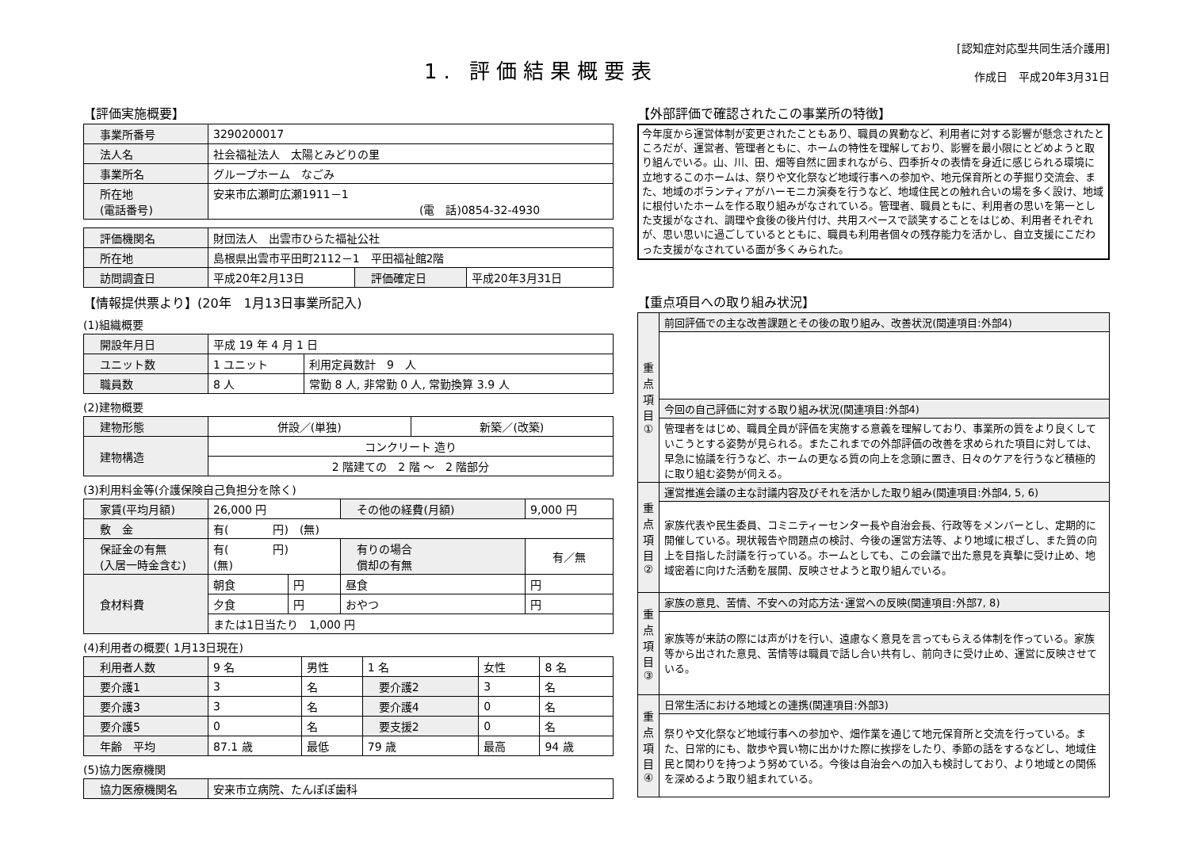1. 評価結果概要表
[認知症対応型共同生活介護用]
作成日　平成20年3月31日
【評価実施概要】
| 事業所番号 | 3290200017 |
| 法人名 | 社会福祉法人 太陽とみどりの里 |
| 事業所名 | グループホーム なごみ |
| 所在地 (電話番号) | 安来市広瀬町広瀬1911－1 (電 話)0854-32-4930 |
| 評価機関名 | 財団法人 出雲市ひらた福祉公社 | | |
| 所在地 | 島根県出雲市平田町2112－1 平田福祉館2階 | | |
| 訪問調査日 | 平成20年2月13日 | 評価確定日 | 平成20年3月31日 |
【情報提供票より】(20年　1月13日事業所記入)
(1)組織概要
| 開設年月日 | 平成 19 年 4 月 1 日 | |
| ユニット数 | 1 ユニット | 利用定員数計 9 人 |
| 職員数 | 8 人 | 常勤 8 人, 非常勤 0 人, 常勤換算 3.9 人 |
(2)建物概要
| 建物形態 | 併設／(単独) | 新築／(改築) |
| 建物構造 | コンクリート 造り | |
| | 2 階建ての 2 階 ～ 2 階部分 | |
(3)利用料金等(介護保険自己負担分を除く)
| 家賃(平均月額) | 26,000 円 | | その他の経費(月額) | 9,000 円 |
| 敷 金 | 有( 円) (無) | | | |
| 保証金の有無 (入居一時金含む) | 有( 円) (無) | | 有りの場合 償却の有無 | 有／無 |
| 食材料費 | 朝食 | 円 | 昼食 | 円 |
| | 夕食 | 円 | おやつ | 円 |
| | または1日当たり 1,000 円 | | | |
(4)利用者の概要( 1月13日現在)
| 利用者人数 | 9 名 | 男性 | 1 名 | 女性 | 8 名 |
| 要介護1 | 3 | 名 | 要介護2 | 3 | 名 |
| 要介護3 | 3 | 名 | 要介護4 | 0 | 名 |
| 要介護5 | 0 | 名 | 要支援2 | 0 | 名 |
| 年齢 平均 | 87.1 歳 | 最低 | 79 歳 | 最高 | 94 歳 |
(5)協力医療機関
| 協力医療機関名 | 安来市立病院、たんぽぽ歯科 |
【外部評価で確認されたこの事業所の特徴】
今年度から運営体制が変更されたこともあり、職員の異動など、利用者に対する影響が懸念されたところだが、運営者、管理者ともに、ホームの特性を理解しており、影響を最小限にとどめようと取り組んでいる。山、川、田、畑等自然に囲まれながら、四季折々の表情を身近に感じられる環境に立地するこのホームは、祭りや文化祭など地域行事への参加や、地元保育所との芋掘り交流会、また、地域のボランティアがハーモニカ演奏を行うなど、地域住民との触れ合いの場を多く設け、地域に根付いたホームを作る取り組みがなされている。管理者、職員ともに、利用者の思いを第一とした支援がなされ、調理や食後の後片付け、共用スペースで談笑することをはじめ、利用者それぞれが、思い思いに過ごしているとともに、職員も利用者個々の残存能力を活かし、自立支援にこだわった支援がなされている面が多くみられた。
【重点項目への取り組み状況】
| 重 点 項 目 ① | 前回評価での主な改善課題とその後の取り組み、改善状況(関連項目:外部4) |
| | 今回の自己評価に対する取り組み状況(関連項目:外部4) |
| | 管理者をはじめ、職員全員が評価を実施する意義を理解しており、事業所の質をより良くしていこうとする姿勢が見られる。またこれまでの外部評価の改善を求められた項目に対しては、早急に協議を行うなど、ホームの更なる質の向上を念頭に置き、日々のケアを行うなど積極的に取り組む姿勢が伺える。 |
| 重 点 項 目 ② | 運営推進会議の主な討議内容及びそれを活かした取り組み(関連項目:外部4, 5, 6) |
| | 家族代表や民生委員、コミニティーセンター長や自治会長、行政等をメンバーとし、定期的に開催している。現状報告や問題点の検討、今後の運営方法等、より地域に根ざし、また質の向上を目指した討議を行っている。ホームとしても、この会議で出た意見を真摯に受け止め、地域密着に向けた活動を展開、反映させようと取り組んでいる。 |
| 重 点 項 目 ③ | 家族の意見、苦情、不安への対応方法･運営への反映(関連項目:外部7, 8) |
| | 家族等が来訪の際には声がけを行い、遠慮なく意見を言ってもらえる体制を作っている。家族等から出された意見、苦情等は職員で話し合い共有し、前向きに受け止め、運営に反映させている。 |
| 重 点 項 目 ④ | 日常生活における地域との連携(関連項目:外部3) |
| | 祭りや文化祭など地域行事への参加や、畑作業を通じて地元保育所と交流を行っている。また、日常的にも、散歩や買い物に出かけた際に挨拶をしたり、季節の話をするなどし、地域住民と関わりを持つよう努めている。今後は自治会への加入も検討しており、より地域との関係を深めるよう取り組まれている。 |